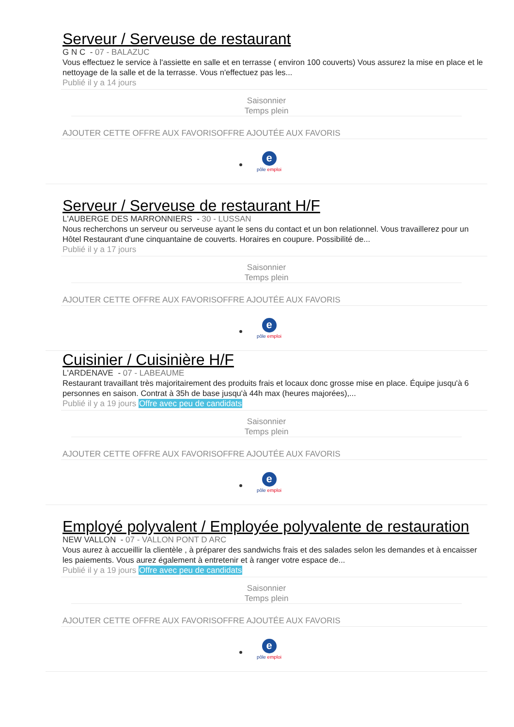Serveur / Serveuse de restaurant
G N C - 07 - BALAZUC
Vous effectuez le service à l'assiette en salle et en terrasse ( environ 100 couverts) Vous assurez la mise en place et le nettoyage de la salle et de la terrasse. Vous n'effectuez pas les...
Publié il y a 14 jours
Saisonnier
Temps plein
AJOUTER CETTE OFFRE AUX FAVORISOFFRE AJOUTÉE AUX FAVORIS
epôle emploi
Serveur / Serveuse de restaurant H/F
L'AUBERGE DES MARRONNIERS - 30 - LUSSAN
Nous recherchons un serveur ou serveuse ayant le sens du contact et un bon relationnel. Vous travaillerez pour un Hôtel Restaurant d'une cinquantaine de couverts. Horaires en coupure. Possibilité de...
Publié il y a 17 jours
Saisonnier
Temps plein
AJOUTER CETTE OFFRE AUX FAVORISOFFRE AJOUTÉE AUX FAVORIS
epôle emploi
Cuisinier / Cuisinière H/F
L'ARDENAVE - 07 - LABEAUME
Restaurant travaillant très majoritairement des produits frais et locaux donc grosse mise en place. Équipe jusqu'à 6 personnes en saison. Contrat à 35h de base jusqu'à 44h max (heures majorées),...
Publié il y a 19 jours Offre avec peu de candidats
Saisonnier
Temps plein
AJOUTER CETTE OFFRE AUX FAVORISOFFRE AJOUTÉE AUX FAVORIS
epôle emploi
Employé polyvalent / Employée polyvalente de restauration
NEW VALLON - 07 - VALLON PONT D ARC
Vous aurez à accueillir la clientèle , à préparer des sandwichs frais et des salades selon les demandes et à encaisser les paiements. Vous aurez également à entretenir et à ranger votre espace de...
Publié il y a 19 jours Offre avec peu de candidats
Saisonnier
Temps plein
AJOUTER CETTE OFFRE AUX FAVORISOFFRE AJOUTÉE AUX FAVORIS
epôle emploi